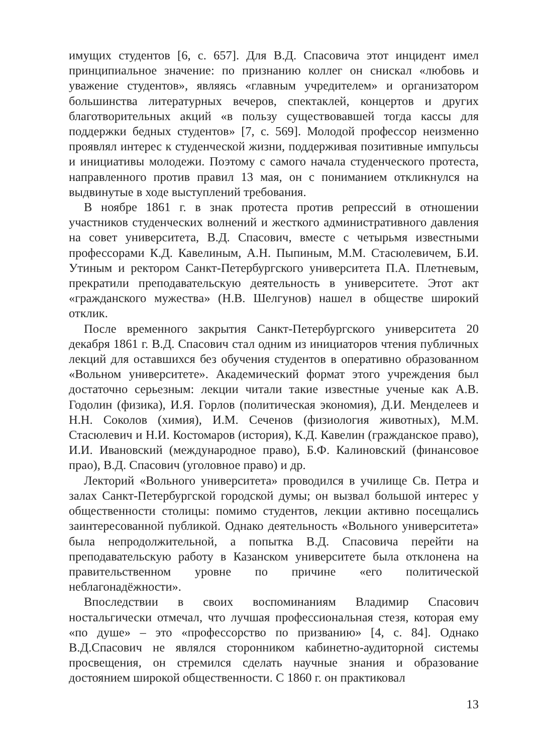имущих студентов [6, с. 657]. Для В.Д. Спасовича этот инцидент имел принципиальное значение: по признанию коллег он снискал «любовь и уважение студентов», являясь «главным учредителем» и организатором большинства литературных вечеров, спектаклей, концертов и других благотворительных акций «в пользу существовавшей тогда кассы для поддержки бедных студентов» [7, с. 569]. Молодой профессор неизменно проявлял интерес к студенческой жизни, поддерживая позитивные импульсы и инициативы молодежи. Поэтому с самого начала студенческого протеста, направленного против правил 13 мая, он с пониманием откликнулся на выдвинутые в ходе выступлений требования.
В ноябре 1861 г. в знак протеста против репрессий в отношении участников студенческих волнений и жесткого административного давления на совет университета, В.Д. Спасович, вместе с четырьмя известными профессорами К.Д. Кавелиным, А.Н. Пыпиным, М.М. Стасюлевичем, Б.И. Утиным и ректором Санкт-Петербургского университета П.А. Плетневым, прекратили преподавательскую деятельность в университете. Этот акт «гражданского мужества» (Н.В. Шелгунов) нашел в обществе широкий отклик.
После временного закрытия Санкт-Петербургского университета 20 декабря 1861 г. В.Д. Спасович стал одним из инициаторов чтения публичных лекций для оставшихся без обучения студентов в оперативно образованном «Вольном университете». Академический формат этого учреждения был достаточно серьезным: лекции читали такие известные ученые как А.В. Годолин (физика), И.Я. Горлов (политическая экономия), Д.И. Менделеев и Н.Н. Соколов (химия), И.М. Сеченов (физиология животных), М.М. Стасюлевич и Н.И. Костомаров (история), К.Д. Кавелин (гражданское право), И.И. Ивановский (международное право), Б.Ф. Калиновский (финансовое прао), В.Д. Спасович (уголовное право) и др.
Лекторий «Вольного университета» проводился в училище Св. Петра и залах Санкт-Петербургской городской думы; он вызвал большой интерес у общественности столицы: помимо студентов, лекции активно посещались заинтересованной публикой. Однако деятельность «Вольного университета» была непродолжительной, а попытка В.Д. Спасовича перейти на преподавательскую работу в Казанском университете была отклонена на правительственном уровне по причине «его политической неблагонадёжности».
Впоследствии в своих воспоминаниям Владимир Спасович ностальгически отмечал, что лучшая профессиональная стезя, которая ему «по душе» – это «профессорство по призванию» [4, с. 84]. Однако В.Д.Спасович не являлся сторонником кабинетно-аудиторной системы просвещения, он стремился сделать научные знания и образование достоянием широкой общественности. С 1860 г. он практиковал
13